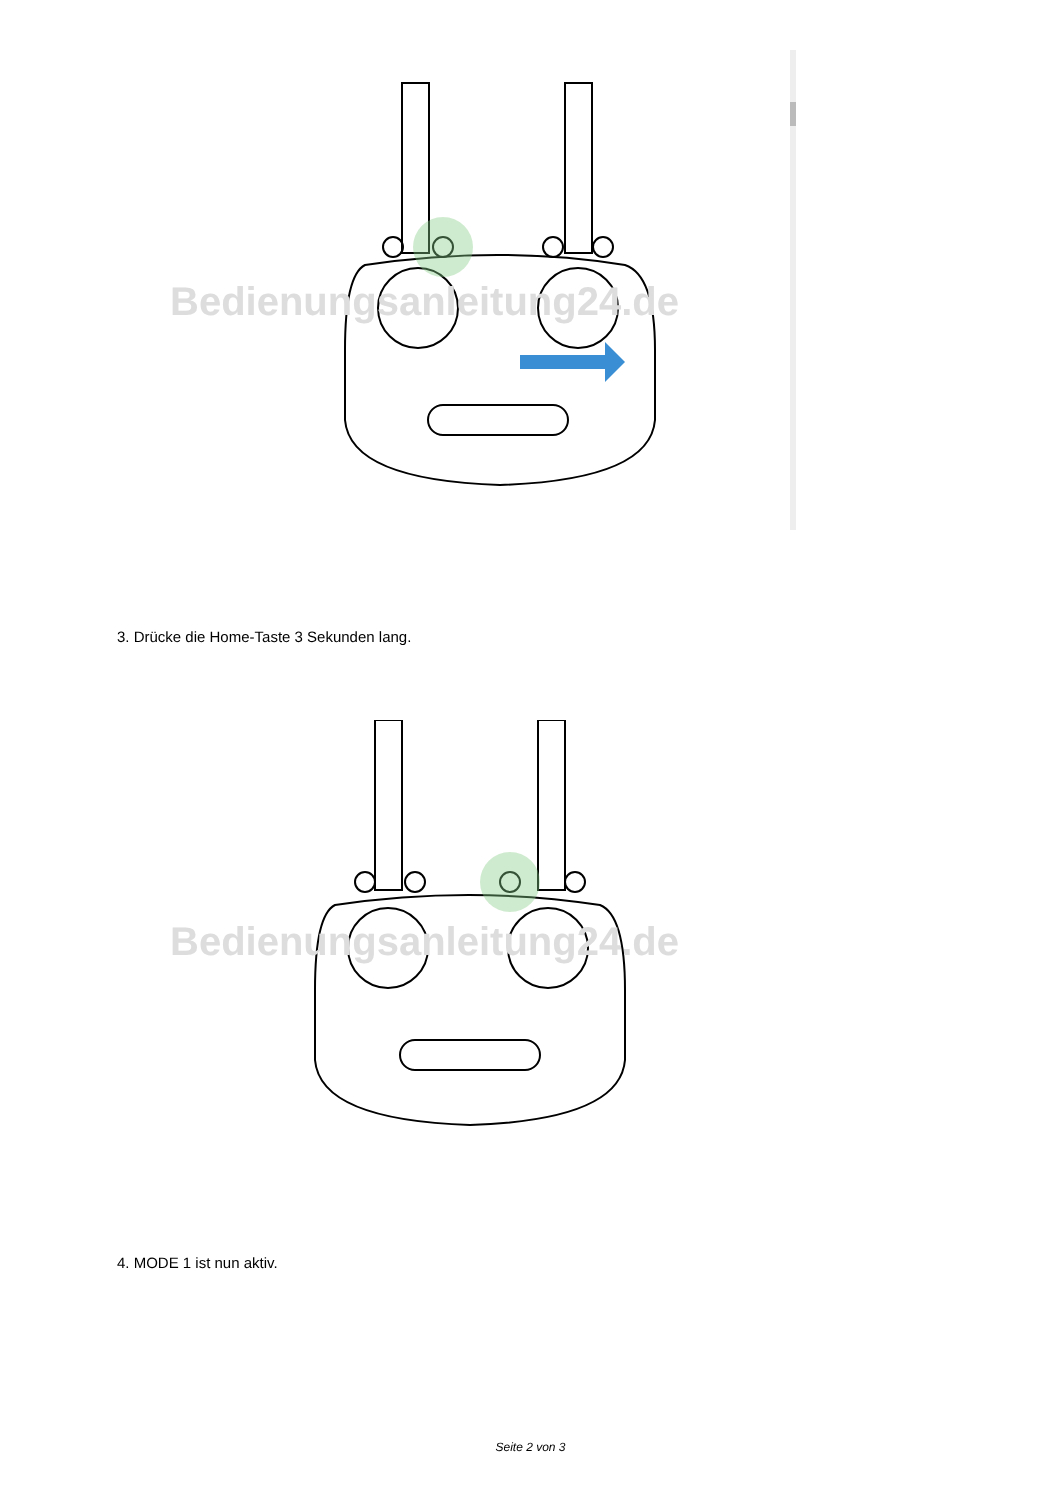Bedienungsanleitung24.de
3. Drücke die Home-Taste 3 Sekunden lang.
Bedienungsanleitung24.de
4. MODE 1 ist nun aktiv.
Seite 2 von 3